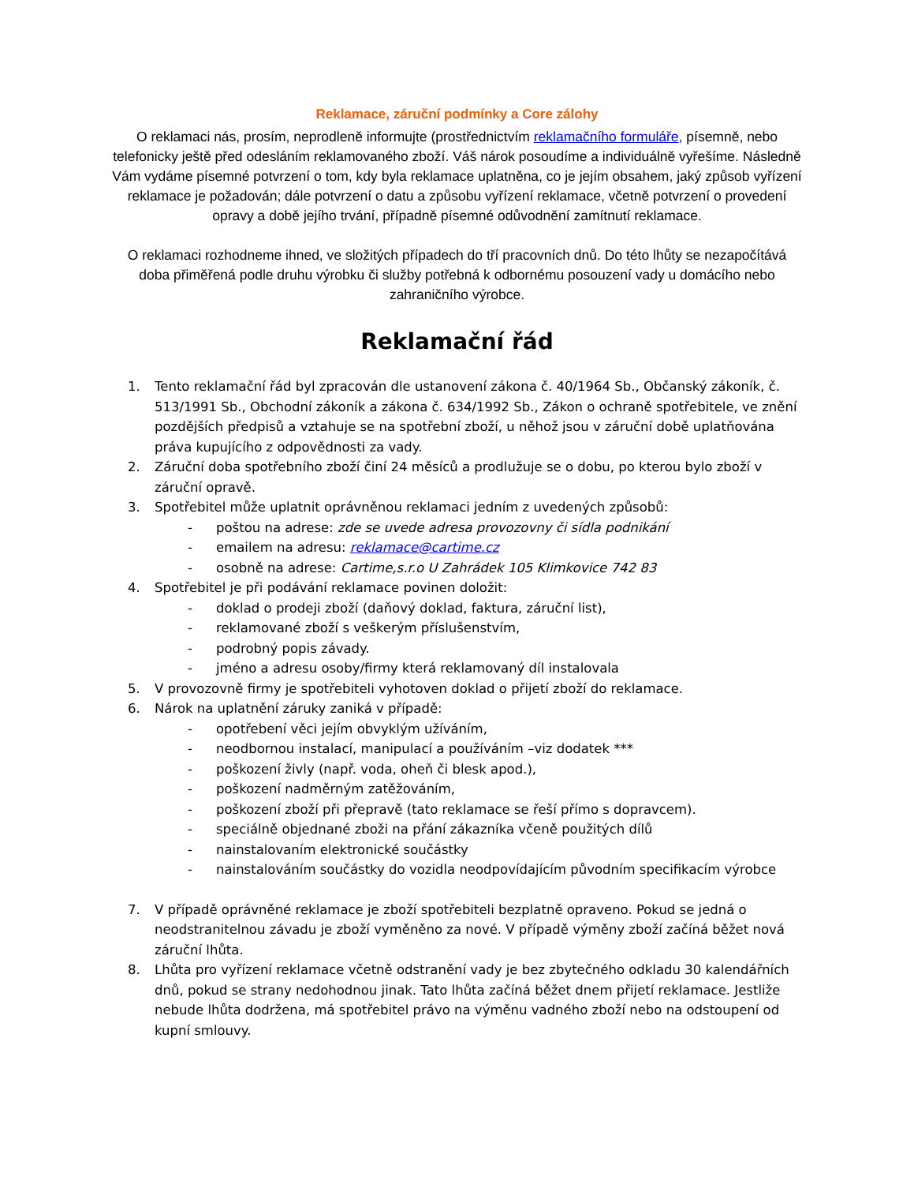Reklamace, záruční podmínky a Core zálohy
O reklamaci nás, prosím, neprodleně informujte (prostřednictvím reklamačního formuláře, písemně, nebo telefonicky ještě před odesláním reklamovaného zboží. Váš nárok posoudíme a individuálně vyřešíme. Následně Vám vydáme písemné potvrzení o tom, kdy byla reklamace uplatněna, co je jejím obsahem, jaký způsob vyřízení reklamace je požadován; dále potvrzení o datu a způsobu vyřízení reklamace, včetně potvrzení o provedení opravy a době jejího trvání, případně písemné odůvodnění zamítnutí reklamace.
O reklamaci rozhodneme ihned, ve složitých případech do tří pracovních dnů. Do této lhůty se nezapočítává doba přiměřená podle druhu výrobku či služby potřebná k odbornému posouzení vady u domácího nebo zahraničního výrobce.
Reklamační řád
1. Tento reklamační řád byl zpracován dle ustanovení zákona č. 40/1964 Sb., Občanský zákoník, č. 513/1991 Sb., Obchodní zákoník a zákona č. 634/1992 Sb., Zákon o ochraně spotřebitele, ve znění pozdějších předpisů a vztahuje se na spotřební zboží, u něhož jsou v záruční době uplatňována práva kupujícího z odpovědnosti za vady.
2. Záruční doba spotřebního zboží činí 24 měsíců a prodlužuje se o dobu, po kterou bylo zboží v záruční opravě.
3. Spotřebitel může uplatnit oprávněnou reklamaci jedním z uvedených způsobů:
- poštou na adrese: zde se uvede adresa provozovny či sídla podnikání
- emailem na adresu: reklamace@cartime.cz
- osobně na adrese: Cartime,s.r.o U Zahrádek 105 Klimkovice 742 83
4. Spotřebitel je při podávání reklamace povinen doložit:
- doklad o prodeji zboží (daňový doklad, faktura, záruční list),
- reklamované zboží s veškerým příslušenstvím,
- podrobný popis závady.
- jméno a adresu osoby/firmy která reklamovaný díl instalovala
5. V provozovně firmy je spotřebiteli vyhotoven doklad o přijetí zboží do reklamace.
6. Nárok na uplatnění záruky zaniká v případě:
- opotřebení věci jejím obvyklým užíváním,
- neodbornou instalací, manipulací a používáním –viz dodatek ***
- poškození živly (např. voda, oheň či blesk apod.),
- poškození nadměrným zatěžováním,
- poškození zboží při přepravě (tato reklamace se řeší přímo s dopravcem).
- speciálně objednané zboži na přání zákazníka včeně použitých dílů
- nainstalovaním elektronické součástky
- nainstalováním součástky do vozidla neodpovídajícím původním specifikacím výrobce
7. V případě oprávněné reklamace je zboží spotřebiteli bezplatně opraveno. Pokud se jedná o neodstranitelnou závadu je zboží vyměněno za nové. V případě výměny zboží začíná běžet nová záruční lhůta.
8. Lhůta pro vyřízení reklamace včetně odstranění vady je bez zbytečného odkladu 30 kalendářních dnů, pokud se strany nedohodnou jinak. Tato lhůta začíná běžet dnem přijetí reklamace. Jestliže nebude lhůta dodržena, má spotřebitel právo na výměnu vadného zboží nebo na odstoupení od kupní smlouvy.